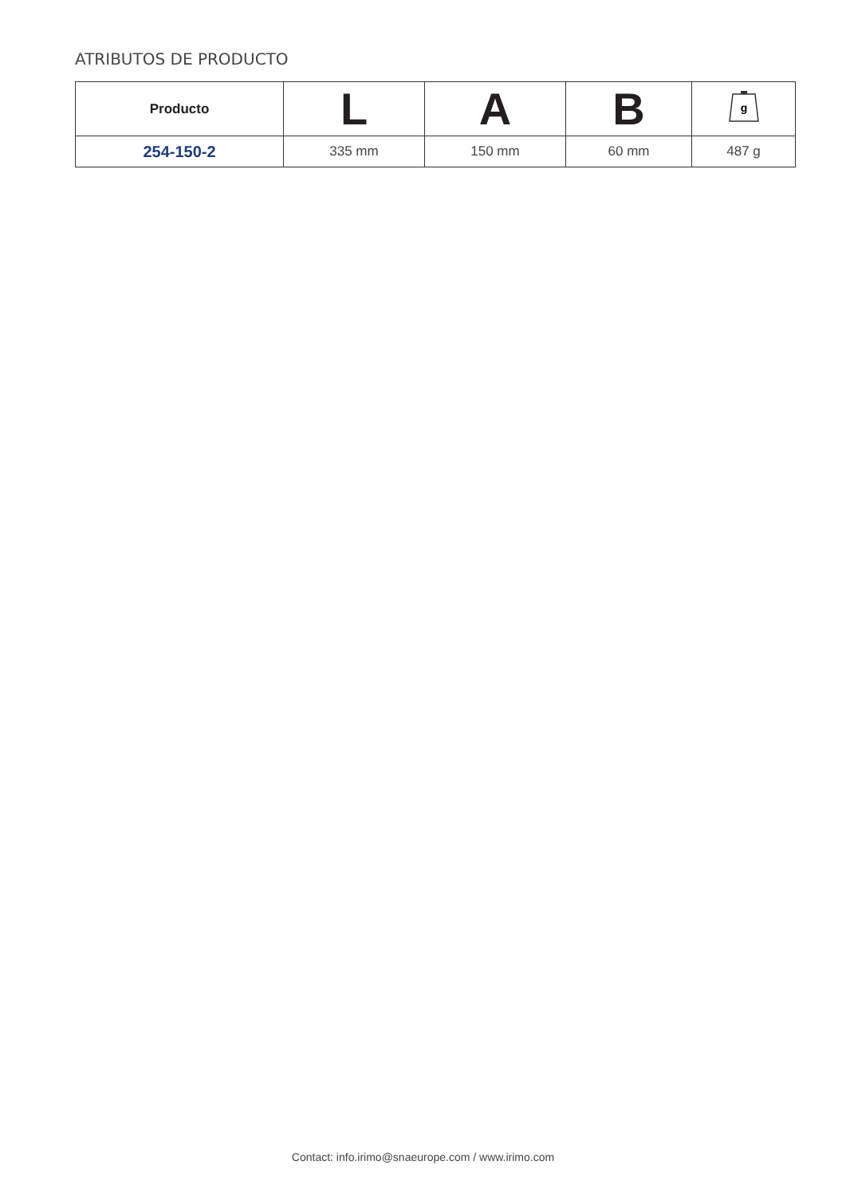ATRIBUTOS DE PRODUCTO
| Producto | L | A | B | g |
| --- | --- | --- | --- | --- |
| 254-150-2 | 335 mm | 150 mm | 60 mm | 487 g |
Contact: info.irimo@snaeurope.com / www.irimo.com